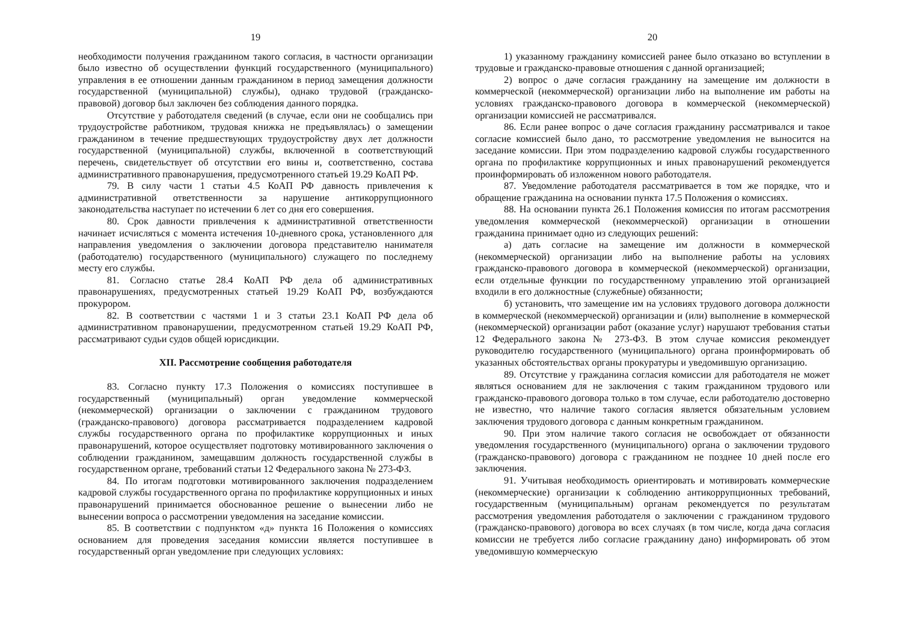19
необходимости получения гражданином такого согласия, в частности организации было известно об осуществлении функций государственного (муниципального) управления в ее отношении данным гражданином в период замещения должности государственной (муниципальной) службы), однако трудовой (гражданско-правовой) договор был заключен без соблюдения данного порядка.
Отсутствие у работодателя сведений (в случае, если они не сообщались при трудоустройстве работником, трудовая книжка не предъявлялась) о замещении гражданином в течение предшествующих трудоустройству двух лет должности государственной (муниципальной) службы, включенной в соответствующий перечень, свидетельствует об отсутствии его вины и, соответственно, состава административного правонарушения, предусмотренного статьей 19.29 КоАП РФ.
79. В силу части 1 статьи 4.5 КоАП РФ давность привлечения к административной ответственности за нарушение антикоррупционного законодательства наступает по истечении 6 лет со дня его совершения.
80. Срок давности привлечения к административной ответственности начинает исчисляться с момента истечения 10-дневного срока, установленного для направления уведомления о заключении договора представителю нанимателя (работодателю) государственного (муниципального) служащего по последнему месту его службы.
81. Согласно статье 28.4 КоАП РФ дела об административных правонарушениях, предусмотренных статьей 19.29 КоАП РФ, возбуждаются прокурором.
82. В соответствии с частями 1 и 3 статьи 23.1 КоАП РФ дела об административном правонарушении, предусмотренном статьей 19.29 КоАП РФ, рассматривают судьи судов общей юрисдикции.
XII. Рассмотрение сообщения работодателя
83. Согласно пункту 17.3 Положения о комиссиях поступившее в государственный (муниципальный) орган уведомление коммерческой (некоммерческой) организации о заключении с гражданином трудового (гражданско-правового) договора рассматривается подразделением кадровой службы государственного органа по профилактике коррупционных и иных правонарушений, которое осуществляет подготовку мотивированного заключения о соблюдении гражданином, замещавшим должность государственной службы в государственном органе, требований статьи 12 Федерального закона № 273-ФЗ.
84. По итогам подготовки мотивированного заключения подразделением кадровой службы государственного органа по профилактике коррупционных и иных правонарушений принимается обоснованное решение о вынесении либо не вынесении вопроса о рассмотрении уведомления на заседание комиссии.
85. В соответствии с подпунктом «д» пункта 16 Положения о комиссиях основанием для проведения заседания комиссии является поступившее в государственный орган уведомление при следующих условиях:
20
1) указанному гражданину комиссией ранее было отказано во вступлении в трудовые и гражданско-правовые отношения с данной организацией;
2) вопрос о даче согласия гражданину на замещение им должности в коммерческой (некоммерческой) организации либо на выполнение им работы на условиях гражданско-правового договора в коммерческой (некоммерческой) организации комиссией не рассматривался.
86. Если ранее вопрос о даче согласия гражданину рассматривался и такое согласие комиссией было дано, то рассмотрение уведомления не выносится на заседание комиссии. При этом подразделению кадровой службы государственного органа по профилактике коррупционных и иных правонарушений рекомендуется проинформировать об изложенном нового работодателя.
87. Уведомление работодателя рассматривается в том же порядке, что и обращение гражданина на основании пункта 17.5 Положения о комиссиях.
88. На основании пункта 26.1 Положения комиссия по итогам рассмотрения уведомления коммерческой (некоммерческой) организации в отношении гражданина принимает одно из следующих решений:
а) дать согласие на замещение им должности в коммерческой (некоммерческой) организации либо на выполнение работы на условиях гражданско-правового договора в коммерческой (некоммерческой) организации, если отдельные функции по государственному управлению этой организацией входили в его должностные (служебные) обязанности;
б) установить, что замещение им на условиях трудового договора должности в коммерческой (некоммерческой) организации и (или) выполнение в коммерческой (некоммерческой) организации работ (оказание услуг) нарушают требования статьи 12 Федерального закона № 273-ФЗ. В этом случае комиссия рекомендует руководителю государственного (муниципального) органа проинформировать об указанных обстоятельствах органы прокуратуры и уведомившую организацию.
89. Отсутствие у гражданина согласия комиссии для работодателя не может являться основанием для не заключения с таким гражданином трудового или гражданско-правового договора только в том случае, если работодателю достоверно не известно, что наличие такого согласия является обязательным условием заключения трудового договора с данным конкретным гражданином.
90. При этом наличие такого согласия не освобождает от обязанности уведомления государственного (муниципального) органа о заключении трудового (гражданско-правового) договора с гражданином не позднее 10 дней после его заключения.
91. Учитывая необходимость ориентировать и мотивировать коммерческие (некоммерческие) организации к соблюдению антикоррупционных требований, государственным (муниципальным) органам рекомендуется по результатам рассмотрения уведомления работодателя о заключении с гражданином трудового (гражданско-правового) договора во всех случаях (в том числе, когда дача согласия комиссии не требуется либо согласие гражданину дано) информировать об этом уведомившую коммерческую